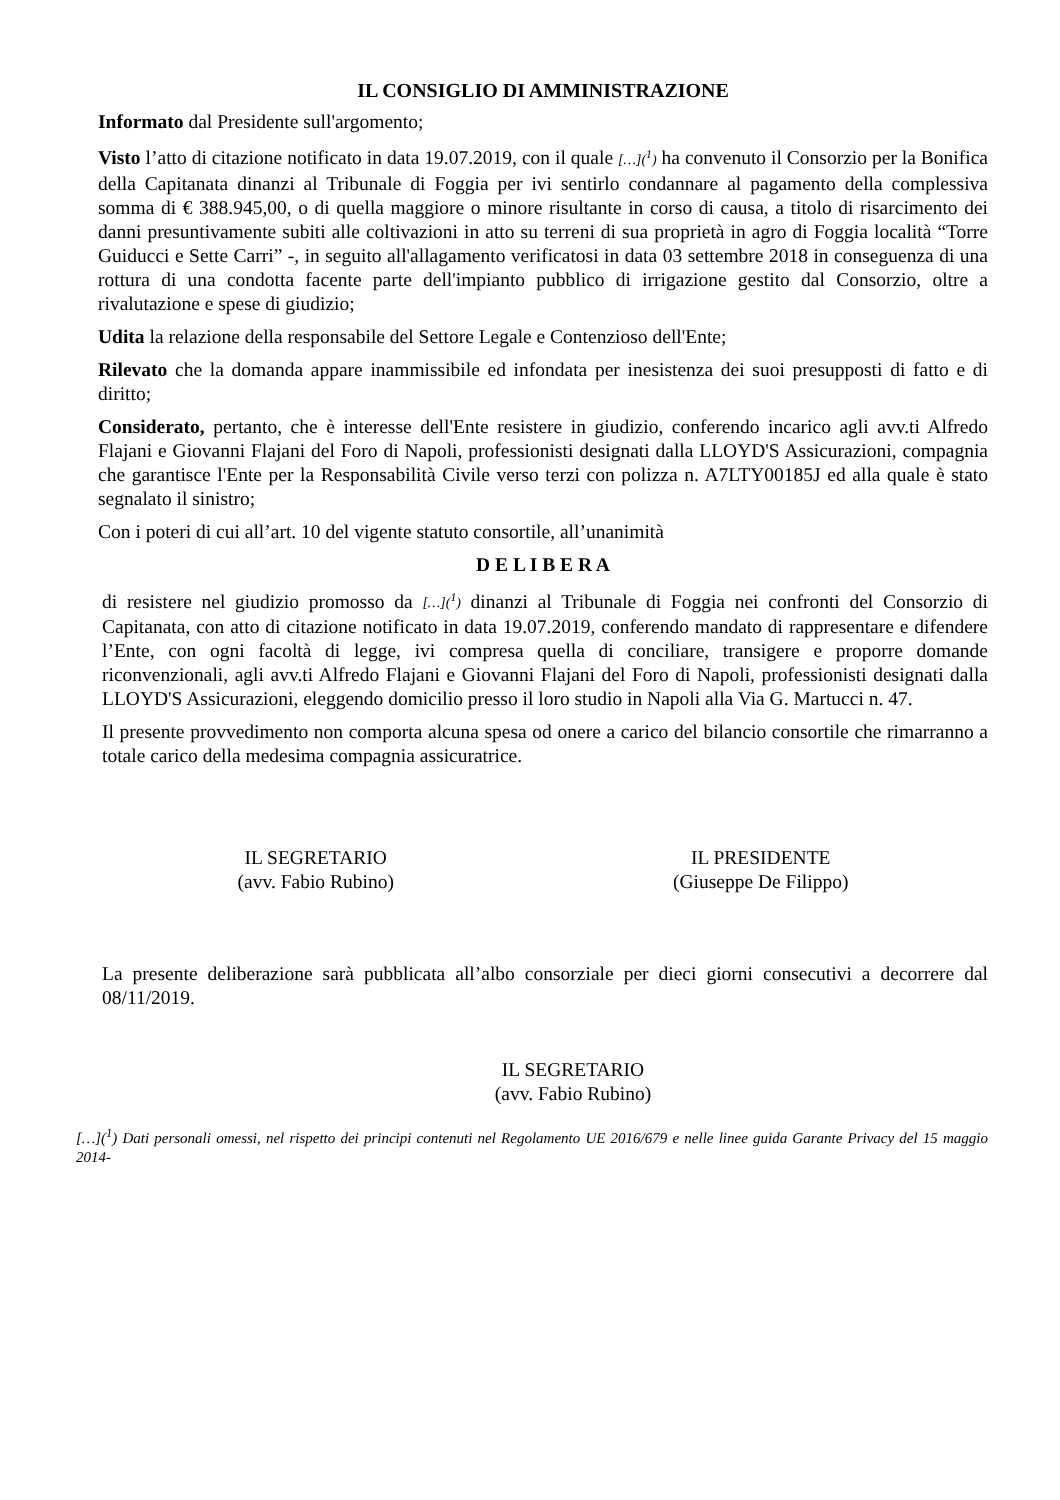IL CONSIGLIO DI AMMINISTRAZIONE
Informato dal Presidente sull'argomento;
Visto l’atto di citazione notificato in data 19.07.2019, con il quale […](<sup>1</sup>) ha convenuto il Consorzio per la Bonifica della Capitanata dinanzi al Tribunale di Foggia per ivi sentirlo condannare al pagamento della complessiva somma di € 388.945,00, o di quella maggiore o minore risultante in corso di causa, a titolo di risarcimento dei danni presuntivamente subiti alle coltivazioni in atto su terreni di sua proprietà in agro di Foggia località “Torre Guiducci e Sette Carri” -, in seguito all'allagamento verificatosi in data 03 settembre 2018 in conseguenza di una rottura di una condotta facente parte dell'impianto pubblico di irrigazione gestito dal Consorzio, oltre a rivalutazione e spese di giudizio;
Udita la relazione della responsabile del Settore Legale e Contenzioso dell'Ente;
Rilevato che la domanda appare inammissibile ed infondata per inesistenza dei suoi presupposti di fatto e di diritto;
Considerato, pertanto, che è interesse dell'Ente resistere in giudizio, conferendo incarico agli avv.ti Alfredo Flajani e Giovanni Flajani del Foro di Napoli, professionisti designati dalla LLOYD'S Assicurazioni, compagnia che garantisce l'Ente per la Responsabilità Civile verso terzi con polizza n. A7LTY00185J ed alla quale è stato segnalato il sinistro;
Con i poteri di cui all’art. 10 del vigente statuto consortile, all’unanimità
D E L I B E R A
di resistere nel giudizio promosso da […](<sup>1</sup>) dinanzi al Tribunale di Foggia nei confronti del Consorzio di Capitanata, con atto di citazione notificato in data 19.07.2019, conferendo mandato di rappresentare e difendere l’Ente, con ogni facoltà di legge, ivi compresa quella di conciliare, transigere e proporre domande riconvenzionali, agli avv.ti Alfredo Flajani e Giovanni Flajani del Foro di Napoli, professionisti designati dalla LLOYD'S Assicurazioni, eleggendo domicilio presso il loro studio in Napoli alla Via G. Martucci n. 47.
Il presente provvedimento non comporta alcuna spesa od onere a carico del bilancio consortile che rimarranno a totale carico della medesima compagnia assicuratrice.
IL SEGRETARIO
(avv. Fabio Rubino)
IL PRESIDENTE
(Giuseppe De Filippo)
La presente deliberazione sarà pubblicata all’albo consorziale per dieci giorni consecutivi a decorrere dal 08/11/2019.
IL SEGRETARIO
(avv. Fabio Rubino)
[…](<sup>1</sup>) Dati personali omessi, nel rispetto dei principi contenuti nel Regolamento UE 2016/679 e nelle linee guida Garante Privacy del 15 maggio 2014-